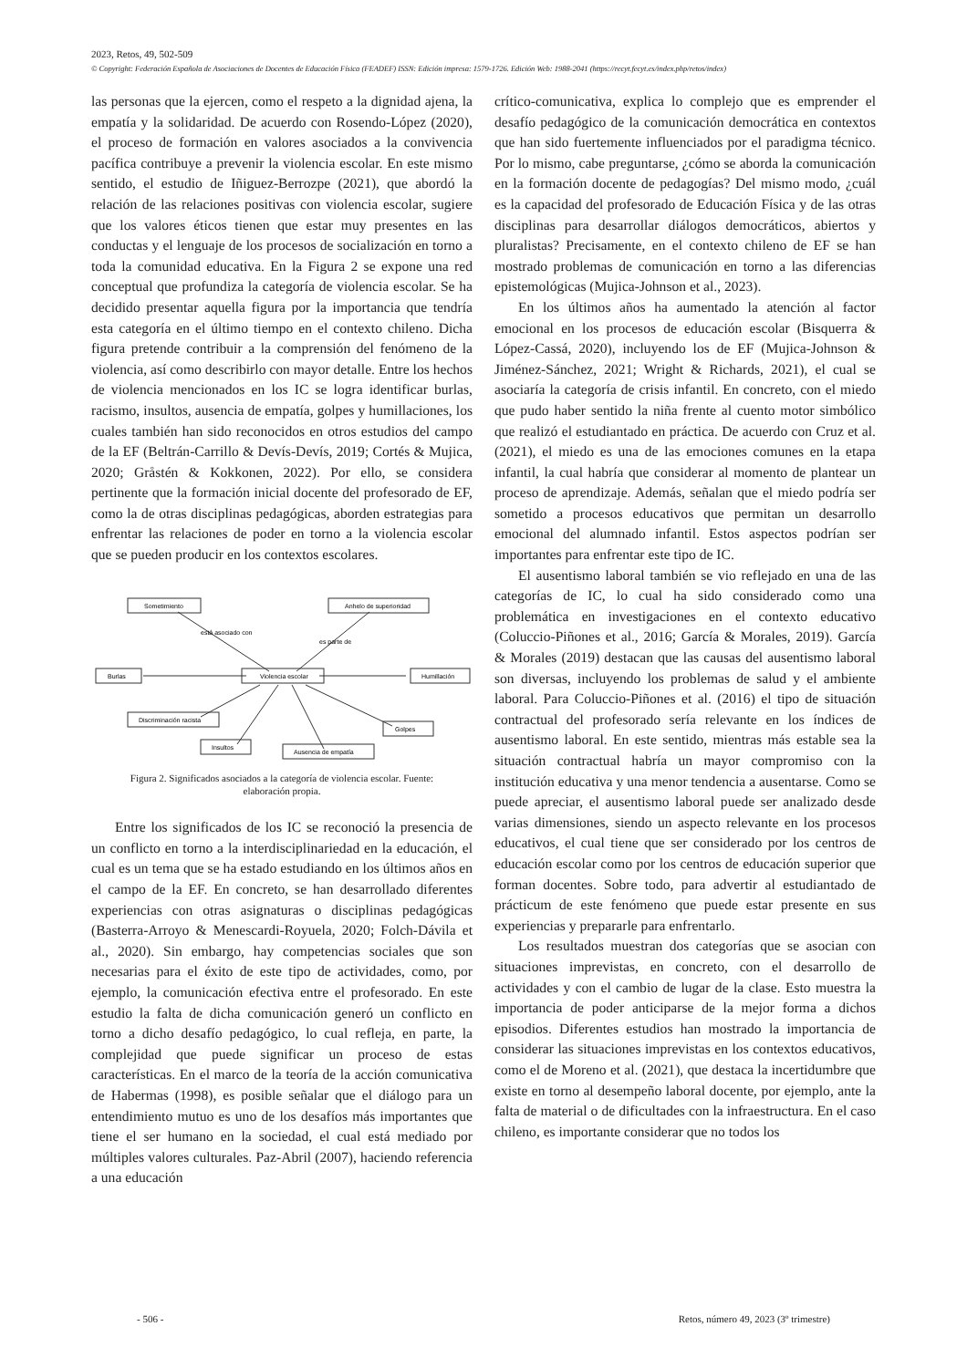2023, Retos, 49, 502-509
© Copyright: Federación Española de Asociaciones de Docentes de Educación Física (FEADEF) ISSN: Edición impresa: 1579-1726. Edición Web: 1988-2041 (https://recyt.fecyt.es/index.php/retos/index)
las personas que la ejercen, como el respeto a la dignidad ajena, la empatía y la solidaridad. De acuerdo con Rosendo-López (2020), el proceso de formación en valores asociados a la convivencia pacífica contribuye a prevenir la violencia escolar. En este mismo sentido, el estudio de Iñiguez-Berrozpe (2021), que abordó la relación de las relaciones positivas con violencia escolar, sugiere que los valores éticos tienen que estar muy presentes en las conductas y el lenguaje de los procesos de socialización en torno a toda la comunidad educativa. En la Figura 2 se expone una red conceptual que profundiza la categoría de violencia escolar. Se ha decidido presentar aquella figura por la importancia que tendría esta categoría en el último tiempo en el contexto chileno. Dicha figura pretende contribuir a la comprensión del fenómeno de la violencia, así como describirlo con mayor detalle. Entre los hechos de violencia mencionados en los IC se logra identificar burlas, racismo, insultos, ausencia de empatía, golpes y humillaciones, los cuales también han sido reconocidos en otros estudios del campo de la EF (Beltrán-Carrillo & Devís-Devís, 2019; Cortés & Mujica, 2020; Gråstén & Kokkonen, 2022). Por ello, se considera pertinente que la formación inicial docente del profesorado de EF, como la de otras disciplinas pedagógicas, aborden estrategias para enfrentar las relaciones de poder en torno a la violencia escolar que se pueden producir en los contextos escolares.
Sometimiento
Anhelo de superioridad
Violencia escolar
Burlas
Humillación
Discriminación racista
Golpes
Insultos
Ausencia de empatía
está asociado con
es parte de
Figura 2. Significados asociados a la categoría de violencia escolar. Fuente:
elaboración propia.
Entre los significados de los IC se reconoció la presencia de un conflicto en torno a la interdisciplinariedad en la educación, el cual es un tema que se ha estado estudiando en los últimos años en el campo de la EF. En concreto, se han desarrollado diferentes experiencias con otras asignaturas o disciplinas pedagógicas (Basterra-Arroyo & Menescardi-Royuela, 2020; Folch-Dávila et al., 2020). Sin embargo, hay competencias sociales que son necesarias para el éxito de este tipo de actividades, como, por ejemplo, la comunicación efectiva entre el profesorado. En este estudio la falta de dicha comunicación generó un conflicto en torno a dicho desafío pedagógico, lo cual refleja, en parte, la complejidad que puede significar un proceso de estas características. En el marco de la teoría de la acción comunicativa de Habermas (1998), es posible señalar que el diálogo para un entendimiento mutuo es uno de los desafíos más importantes que tiene el ser humano en la sociedad, el cual está mediado por múltiples valores culturales. Paz-Abril (2007), haciendo referencia a una educación
crítico-comunicativa, explica lo complejo que es emprender el desafío pedagógico de la comunicación democrática en contextos que han sido fuertemente influenciados por el paradigma técnico. Por lo mismo, cabe preguntarse, ¿cómo se aborda la comunicación en la formación docente de pedagogías? Del mismo modo, ¿cuál es la capacidad del profesorado de Educación Física y de las otras disciplinas para desarrollar diálogos democráticos, abiertos y pluralistas? Precisamente, en el contexto chileno de EF se han mostrado problemas de comunicación en torno a las diferencias epistemológicas (Mujica-Johnson et al., 2023).
En los últimos años ha aumentado la atención al factor emocional en los procesos de educación escolar (Bisquerra & López-Cassá, 2020), incluyendo los de EF (Mujica-Johnson & Jiménez-Sánchez, 2021; Wright & Richards, 2021), el cual se asociaría la categoría de crisis infantil. En concreto, con el miedo que pudo haber sentido la niña frente al cuento motor simbólico que realizó el estudiantado en práctica. De acuerdo con Cruz et al. (2021), el miedo es una de las emociones comunes en la etapa infantil, la cual habría que considerar al momento de plantear un proceso de aprendizaje. Además, señalan que el miedo podría ser sometido a procesos educativos que permitan un desarrollo emocional del alumnado infantil. Estos aspectos podrían ser importantes para enfrentar este tipo de IC.
El ausentismo laboral también se vio reflejado en una de las categorías de IC, lo cual ha sido considerado como una problemática en investigaciones en el contexto educativo (Coluccio-Piñones et al., 2016; García & Morales, 2019). García & Morales (2019) destacan que las causas del ausentismo laboral son diversas, incluyendo los problemas de salud y el ambiente laboral. Para Coluccio-Piñones et al. (2016) el tipo de situación contractual del profesorado sería relevante en los índices de ausentismo laboral. En este sentido, mientras más estable sea la situación contractual habría un mayor compromiso con la institución educativa y una menor tendencia a ausentarse. Como se puede apreciar, el ausentismo laboral puede ser analizado desde varias dimensiones, siendo un aspecto relevante en los procesos educativos, el cual tiene que ser considerado por los centros de educación escolar como por los centros de educación superior que forman docentes. Sobre todo, para advertir al estudiantado de prácticum de este fenómeno que puede estar presente en sus experiencias y prepararle para enfrentarlo.
Los resultados muestran dos categorías que se asocian con situaciones imprevistas, en concreto, con el desarrollo de actividades y con el cambio de lugar de la clase. Esto muestra la importancia de poder anticiparse de la mejor forma a dichos episodios. Diferentes estudios han mostrado la importancia de considerar las situaciones imprevistas en los contextos educativos, como el de Moreno et al. (2021), que destaca la incertidumbre que existe en torno al desempeño laboral docente, por ejemplo, ante la falta de material o de dificultades con la infraestructura. En el caso chileno, es importante considerar que no todos los
- 506 - Retos, número 49, 2023 (3º trimestre)